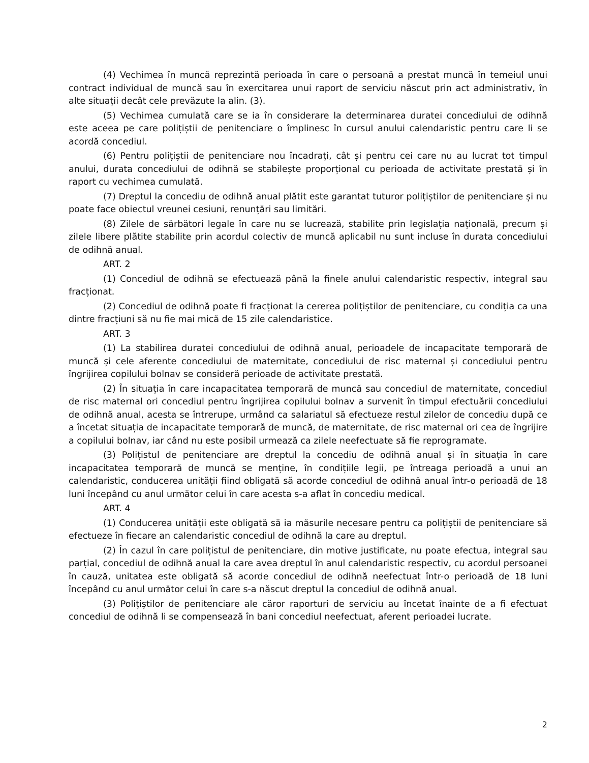(4) Vechimea în muncă reprezintă perioada în care o persoană a prestat muncă în temeiul unui contract individual de muncă sau în exercitarea unui raport de serviciu născut prin act administrativ, în alte situații decât cele prevăzute la alin. (3).
(5) Vechimea cumulată care se ia în considerare la determinarea duratei concediului de odihnă este aceea pe care polițiștii de penitenciare o împlinesc în cursul anului calendaristic pentru care li se acordă concediul.
(6) Pentru polițiștii de penitenciare nou încadrați, cât și pentru cei care nu au lucrat tot timpul anului, durata concediului de odihnă se stabilește proporțional cu perioada de activitate prestată și în raport cu vechimea cumulată.
(7) Dreptul la concediu de odihnă anual plătit este garantat tuturor polițiștilor de penitenciare și nu poate face obiectul vreunei cesiuni, renunțări sau limitări.
(8) Zilele de sărbători legale în care nu se lucrează, stabilite prin legislația națională, precum și zilele libere plătite stabilite prin acordul colectiv de muncă aplicabil nu sunt incluse în durata concediului de odihnă anual.
ART. 2
(1) Concediul de odihnă se efectuează până la finele anului calendaristic respectiv, integral sau fracționat.
(2) Concediul de odihnă poate fi fracționat la cererea polițiștilor de penitenciare, cu condiția ca una dintre fracțiuni să nu fie mai mică de 15 zile calendaristice.
ART. 3
(1) La stabilirea duratei concediului de odihnă anual, perioadele de incapacitate temporară de muncă și cele aferente concediului de maternitate, concediului de risc maternal și concediului pentru îngrijirea copilului bolnav se consideră perioade de activitate prestată.
(2) În situația în care incapacitatea temporară de muncă sau concediul de maternitate, concediul de risc maternal ori concediul pentru îngrijirea copilului bolnav a survenit în timpul efectuării concediului de odihnă anual, acesta se întrerupe, urmând ca salariatul să efectueze restul zilelor de concediu după ce a încetat situația de incapacitate temporară de muncă, de maternitate, de risc maternal ori cea de îngrijire a copilului bolnav, iar când nu este posibil urmează ca zilele neefectuate să fie reprogramate.
(3) Polițistul de penitenciare are dreptul la concediu de odihnă anual și în situația în care incapacitatea temporară de muncă se menține, în condițiile legii, pe întreaga perioadă a unui an calendaristic, conducerea unității fiind obligată să acorde concediul de odihnă anual într-o perioadă de 18 luni începând cu anul următor celui în care acesta s-a aflat în concediu medical.
ART. 4
(1) Conducerea unității este obligată să ia măsurile necesare pentru ca polițiștii de penitenciare să efectueze în fiecare an calendaristic concediul de odihnă la care au dreptul.
(2) În cazul în care polițistul de penitenciare, din motive justificate, nu poate efectua, integral sau parțial, concediul de odihnă anual la care avea dreptul în anul calendaristic respectiv, cu acordul persoanei în cauză, unitatea este obligată să acorde concediul de odihnă neefectuat într-o perioadă de 18 luni începând cu anul următor celui în care s-a născut dreptul la concediul de odihnă anual.
(3) Polițiștilor de penitenciare ale căror raporturi de serviciu au încetat înainte de a fi efectuat concediul de odihnă li se compensează în bani concediul neefectuat, aferent perioadei lucrate.
2